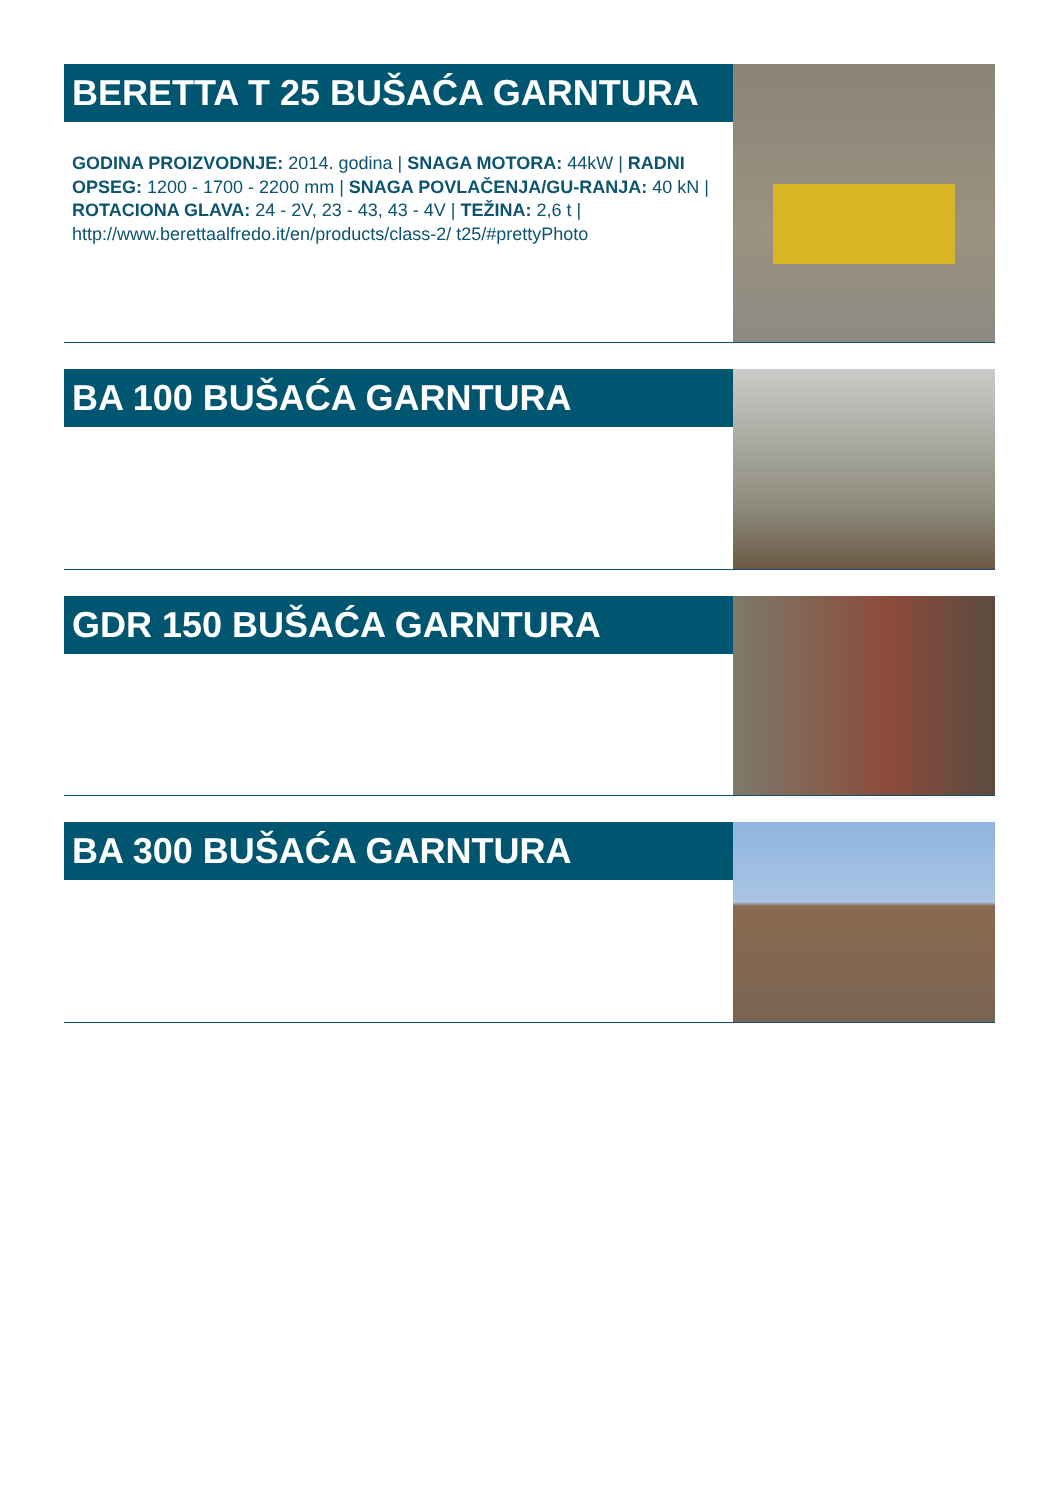BERETTA T 25 BUŠAĆA GARNTURA
GODINA PROIZVODNJE: 2014. godina | SNAGA MOTORA: 44kW | RADNI OPSEG: 1200 - 1700 - 2200 mm | SNAGA POVLAČENJA/GU-RANJA: 40 kN | ROTACIONA GLAVA: 24 - 2V, 23 - 43, 43 - 4V | TEŽINA: 2,6 t | http://www.berettaalfredo.it/en/products/class-2/ t25/#prettyPhoto
BA 100 BUŠAĆA GARNTURA
GDR 150 BUŠAĆA GARNTURA
BA 300 BUŠAĆA GARNTURA